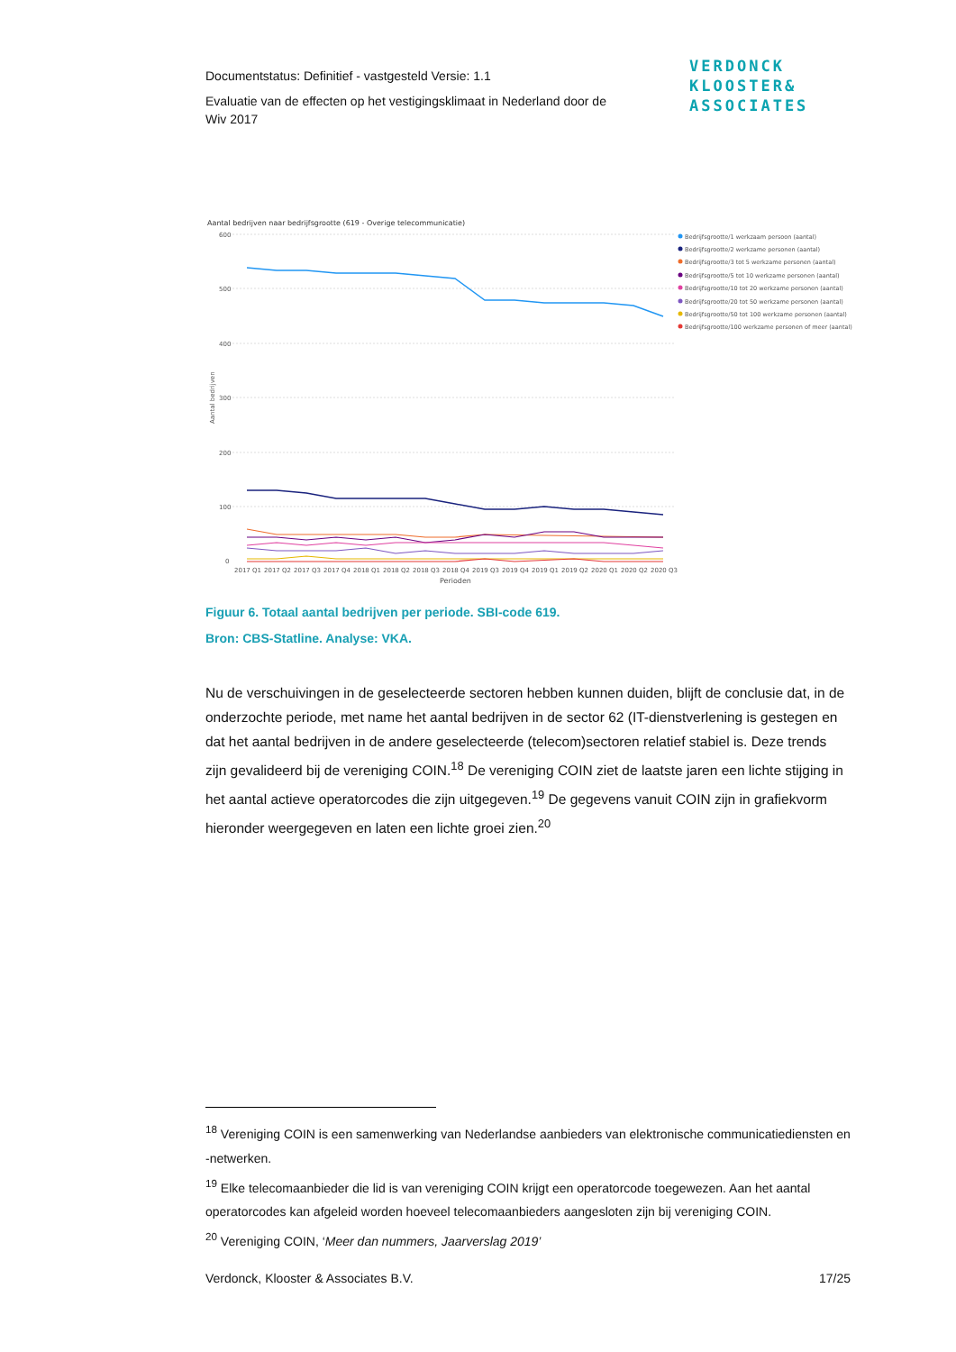Documentstatus: Definitief - vastgesteld Versie: 1.1
Evaluatie van de effecten op het vestigingsklimaat in Nederland door de Wiv 2017
VERDONCK
KLOOSTER&
ASSOCIATES
Aantal bedrijven naar bedrijfsgrootte (619 - Overige telecommunicatie)
600
500
400
300
200
100
0
Aantal bedrijven
2017 Q1
2017 Q2
2017 Q3
2017 Q4
2018 Q1
2018 Q2
2018 Q3
2018 Q4
2019 Q3
2019 Q4
2019 Q1
2019 Q2
2020 Q1
2020 Q2
2020 Q3
Perioden
Bedrijfsgrootte/1 werkzaam persoon (aantal)
Bedrijfsgrootte/2 werkzame personen (aantal)
Bedrijfsgrootte/3 tot 5 werkzame personen (aantal)
Bedrijfsgrootte/5 tot 10 werkzame personen (aantal)
Bedrijfsgrootte/10 tot 20 werkzame personen (aantal)
Bedrijfsgrootte/20 tot 50 werkzame personen (aantal)
Bedrijfsgrootte/50 tot 100 werkzame personen (aantal)
Bedrijfsgrootte/100 werkzame personen of meer (aantal)
Figuur 6. Totaal aantal bedrijven per periode. SBI-code 619.
Bron: CBS-Statline. Analyse: VKA.
Nu de verschuivingen in de geselecteerde sectoren hebben kunnen duiden, blijft de conclusie dat, in de onderzochte periode, met name het aantal bedrijven in de sector 62 (IT-dienstverlening is gestegen en dat het aantal bedrijven in de andere geselecteerde (telecom)sectoren relatief stabiel is. Deze trends zijn gevalideerd bij de vereniging COIN.<sup>18</sup> De vereniging COIN ziet de laatste jaren een lichte stijging in het aantal actieve operatorcodes die zijn uitgegeven.<sup>19</sup> De gegevens vanuit COIN zijn in grafiekvorm hieronder weergegeven en laten een lichte groei zien.<sup>20</sup>
<sup>18</sup> Vereniging COIN is een samenwerking van Nederlandse aanbieders van elektronische communicatiediensten en -netwerken.
<sup>19</sup> Elke telecomaanbieder die lid is van vereniging COIN krijgt een operatorcode toegewezen. Aan het aantal operatorcodes kan afgeleid worden hoeveel telecomaanbieders aangesloten zijn bij vereniging COIN.
<sup>20</sup> Vereniging COIN, ‘Meer dan nummers, Jaarverslag 2019’
Verdonck, Klooster & Associates B.V. 17/25